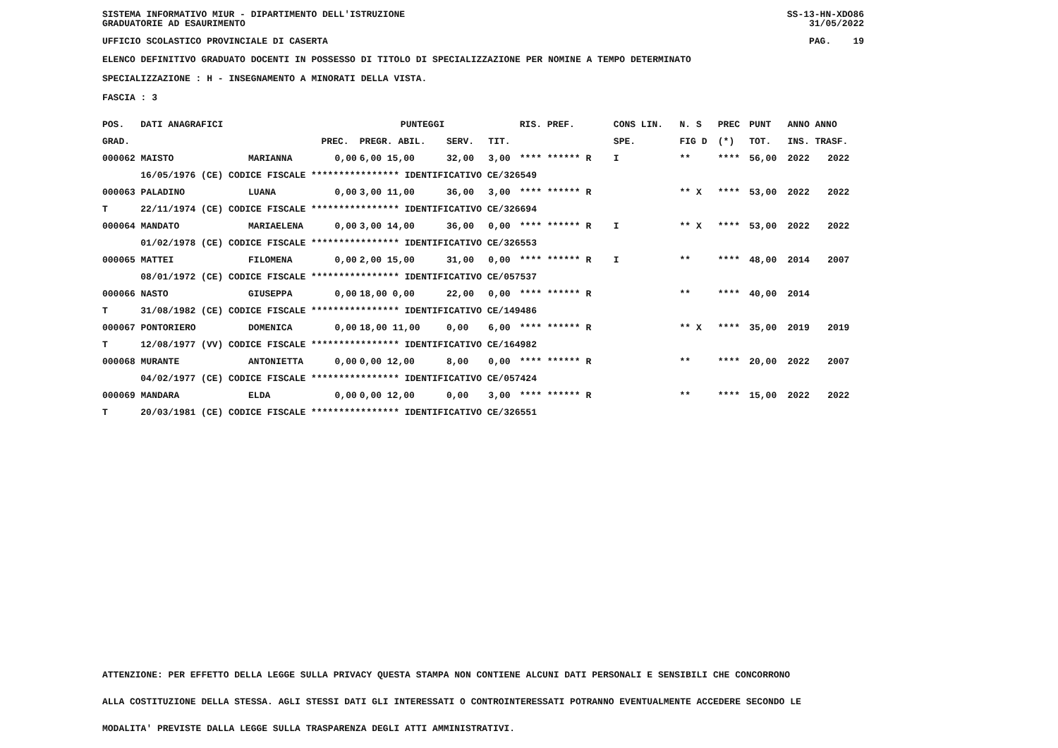SISTEMA INFORMATIVO MIUR - DIPARTIMENTO DELL'ISTRUZIONE
GRADUATORIE AD ESAURIMENTO SS-13-HN-XDO86
31/05/2022
UFFICIO SCOLASTICO PROVINCIALE DI CASERTA PAG. 19
ELENCO DEFINITIVO GRADUATO DOCENTI IN POSSESSO DI TITOLO DI SPECIALIZZAZIONE PER NOMINE A TEMPO DETERMINATO
SPECIALIZZAZIONE : H - INSEGNAMENTO A MINORATI DELLA VISTA.
FASCIA : 3
| POS. | DATI ANAGRAFICI | | | | PUNTEGGI | | | | RIS. PREF. | CONS LIN. | N. S | PREC | PUNT | ANNO ANNO | |
| --- | --- | --- | --- | --- | --- | --- | --- | --- | --- | --- | --- | --- | --- | --- | --- |
| GRAD. | | | | PREC. | PREGR. ABIL. | SERV. | | TIT. | | SPE. | FIG D | (*) | TOT. | INS. TRASF. | |
| 000062 MAISTO | | | MARIANNA | 0,00 | 6,00 15,00 | 32,00 | | 3,00 | **** ****** R | I | ** | **** | 56,00 | 2022 | 2022 |
| | 16/05/1976 (CE) CODICE FISCALE **************** IDENTIFICATIVO CE/326549 | | | | | | | | | | | | | | |
| 000063 PALADINO | | | LUANA | 0,00 | 3,00 11,00 | 36,00 | | 3,00 | **** ****** R | | ** X | **** | 53,00 | 2022 | 2022 |
| T | 22/11/1974 (CE) CODICE FISCALE **************** IDENTIFICATIVO CE/326694 | | | | | | | | | | | | | | |
| 000064 MANDATO | | | MARIAELENA | 0,00 | 3,00 14,00 | 36,00 | | 0,00 | **** ****** R | I | ** X | **** | 53,00 | 2022 | 2022 |
| | 01/02/1978 (CE) CODICE FISCALE **************** IDENTIFICATIVO CE/326553 | | | | | | | | | | | | | | |
| 000065 MATTEI | | | FILOMENA | 0,00 | 2,00 15,00 | 31,00 | | 0,00 | **** ****** R | I | ** | **** | 48,00 | 2014 | 2007 |
| | 08/01/1972 (CE) CODICE FISCALE **************** IDENTIFICATIVO CE/057537 | | | | | | | | | | | | | | |
| 000066 NASTO | | | GIUSEPPA | 0,00 | 18,00 0,00 | 22,00 | | 0,00 | **** ****** R | | ** | **** | 40,00 | 2014 | |
| T | 31/08/1982 (CE) CODICE FISCALE **************** IDENTIFICATIVO CE/149486 | | | | | | | | | | | | | | |
| 000067 PONTORIERO | | | DOMENICA | 0,00 | 18,00 11,00 | 0,00 | | 6,00 | **** ****** R | | ** X | **** | 35,00 | 2019 | 2019 |
| T | 12/08/1977 (VV) CODICE FISCALE **************** IDENTIFICATIVO CE/164982 | | | | | | | | | | | | | | |
| 000068 MURANTE | | | ANTONIETTA | 0,00 | 0,00 12,00 | 8,00 | | 0,00 | **** ****** R | | ** | **** | 20,00 | 2022 | 2007 |
| | 04/02/1977 (CE) CODICE FISCALE **************** IDENTIFICATIVO CE/057424 | | | | | | | | | | | | | | |
| 000069 MANDARA | | | ELDA | 0,00 | 0,00 12,00 | 0,00 | | 3,00 | **** ****** R | | ** | **** | 15,00 | 2022 | 2022 |
| T | 20/03/1981 (CE) CODICE FISCALE **************** IDENTIFICATIVO CE/326551 | | | | | | | | | | | | | | |
ATTENZIONE: PER EFFETTO DELLA LEGGE SULLA PRIVACY QUESTA STAMPA NON CONTIENE ALCUNI DATI PERSONALI E SENSIBILI CHE CONCORRONO
ALLA COSTITUZIONE DELLA STESSA. AGLI STESSI DATI GLI INTERESSATI O CONTROINTERESSATI POTRANNO EVENTUALMENTE ACCEDERE SECONDO LE
MODALITA' PREVISTE DALLA LEGGE SULLA TRASPARENZA DEGLI ATTI AMMINISTRATIVI.